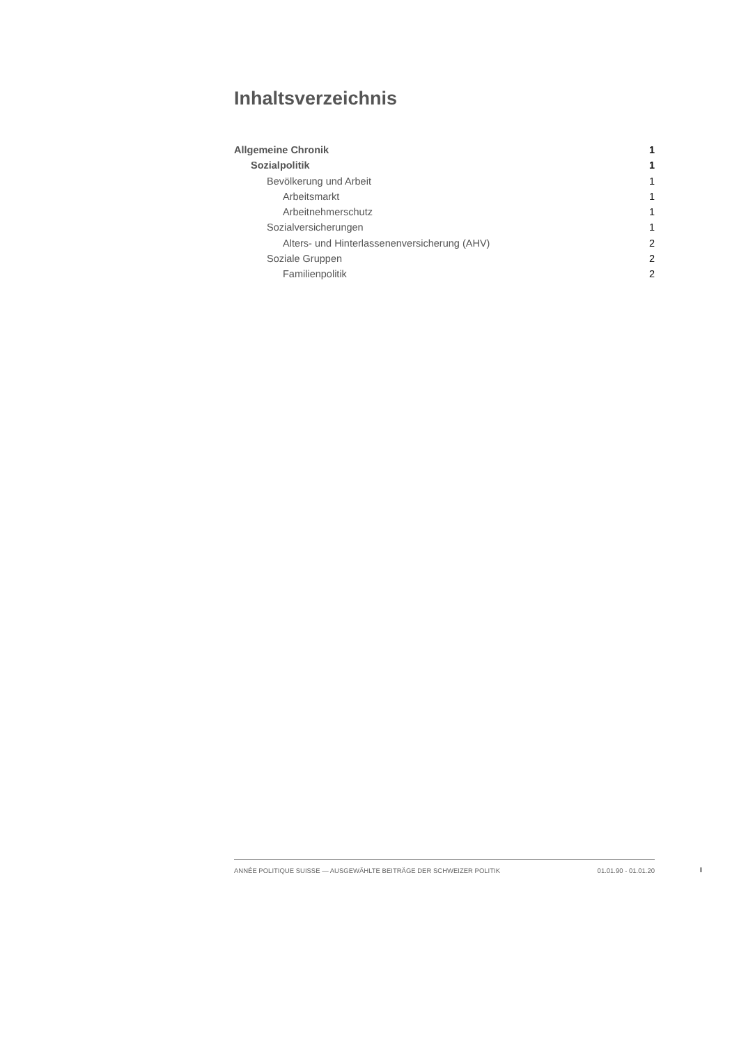Inhaltsverzeichnis
Allgemeine Chronik 1
Sozialpolitik 1
Bevölkerung und Arbeit 1
Arbeitsmarkt 1
Arbeitnehmerschutz 1
Sozialversicherungen 1
Alters- und Hinterlassenenversicherung (AHV) 2
Soziale Gruppen 2
Familienpolitik 2
ANNÉE POLITIQUE SUISSE — AUSGEWÄHLTE BEITRÄGE DER SCHWEIZER POLITIK 01.01.90 - 01.01.20
I